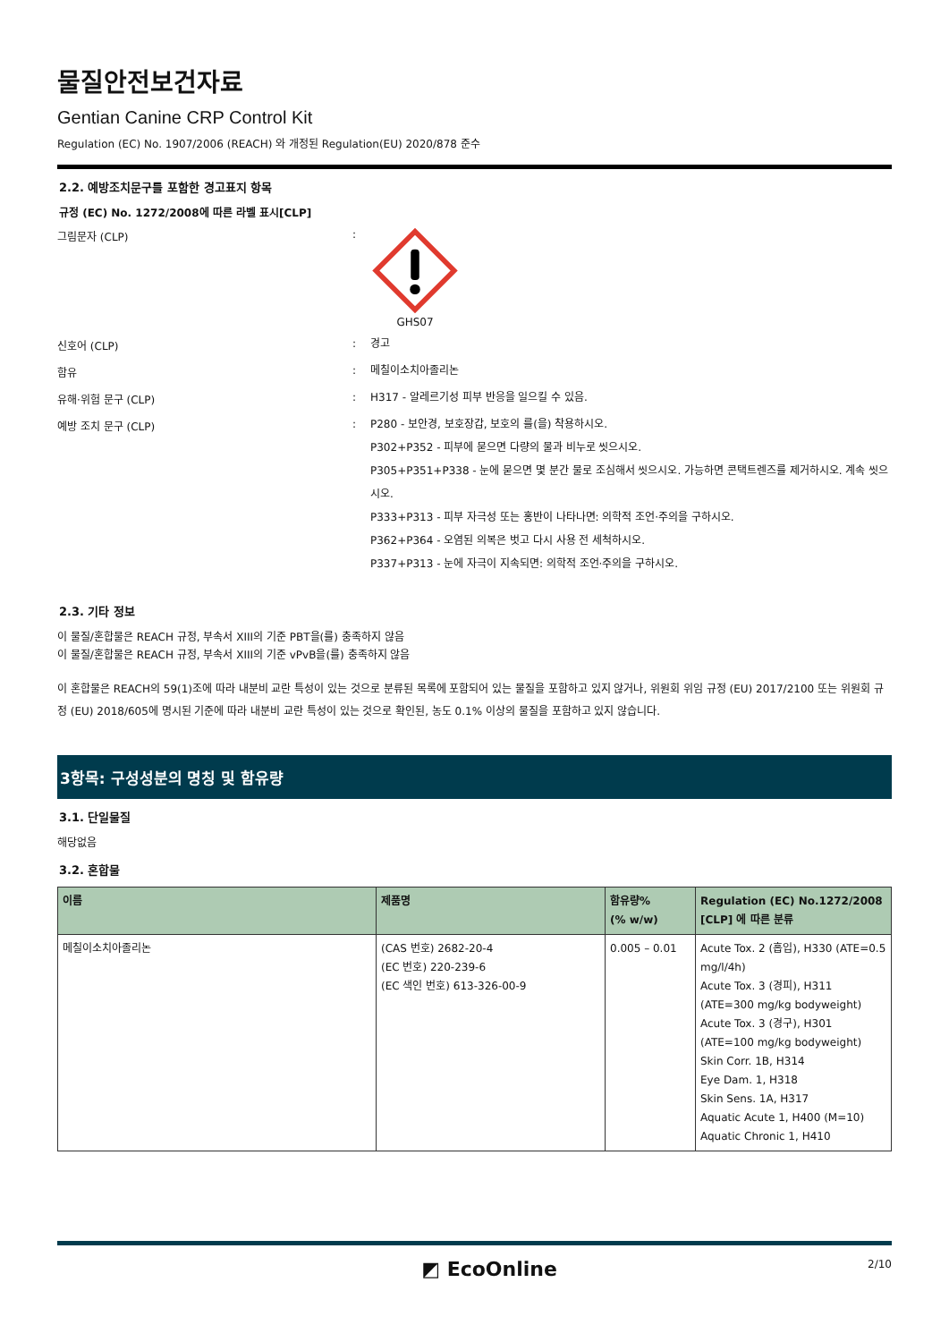물질안전보건자료
Gentian Canine CRP Control Kit
Regulation (EC) No. 1907/2006 (REACH) 와 개정된 Regulation(EU) 2020/878 준수
2.2. 예방조치문구를 포함한 경고표지 항목
규정 (EC) No. 1272/2008에 따른 라벨 표시[CLP]
그림문자 (CLP) : GHS07
신호어 (CLP) :
경고
함유 :
메칠이소치아졸리논
유해·위험 문구 (CLP) :
H317 - 알레르기성 피부 반응을 일으킬 수 있음.
예방 조치 문구 (CLP) :
P280 - 보안경, 보호장갑, 보호의 를(을) 착용하시오.
P302+P352 - 피부에 묻으면 다량의 물과 비누로 씻으시오.
P305+P351+P338 - 눈에 묻으면 몇 분간 물로 조심해서 씻으시오. 가능하면 콘택트렌즈를 제거하시오. 계속 씻으시오.
P333+P313 - 피부 자극성 또는 홍반이 나타나면: 의학적 조언·주의을 구하시오.
P362+P364 - 오염된 의복은 벗고 다시 사용 전 세척하시오.
P337+P313 - 눈에 자극이 지속되면: 의학적 조언·주의을 구하시오.
2.3. 기타 정보
이 물질/혼합물은 REACH 규정, 부속서 XIII의 기준 PBT을(를) 충족하지 않음
이 물질/혼합물은 REACH 규정, 부속서 XIII의 기준 vPvB을(를) 충족하지 않음
이 혼합물은 REACH의 59(1)조에 따라 내분비 교란 특성이 있는 것으로 분류된 목록에 포함되어 있는 물질을 포함하고 있지 않거나, 위원회 위임 규정 (EU) 2017/2100 또는 위원회 규정 (EU) 2018/605에 명시된 기준에 따라 내분비 교란 특성이 있는 것으로 확인된, 농도 0.1% 이상의 물질을 포함하고 있지 않습니다.
3항목: 구성성분의 명칭 및 함유량
3.1. 단일물질
해당없음
3.2. 혼합물
| 이름 | 제품명 | 함유량% (% w/w) | Regulation (EC) No.1272/2008 [CLP] 에 따른 분류 |
| --- | --- | --- | --- |
| 메칠이소치아졸리논 | (CAS 번호) 2682-20-4 (EC 번호) 220-239-6 (EC 색인 번호) 613-326-00-9 | 0.005 – 0.01 | Acute Tox. 2 (흡입), H330 (ATE=0.5 mg/l/4h) Acute Tox. 3 (경피), H311 (ATE=300 mg/kg bodyweight) Acute Tox. 3 (경구), H301 (ATE=100 mg/kg bodyweight) Skin Corr. 1B, H314 Eye Dam. 1, H318 Skin Sens. 1A, H317 Aquatic Acute 1, H400 (M=10) Aquatic Chronic 1, H410 |
◩ EcoOnline
2/10